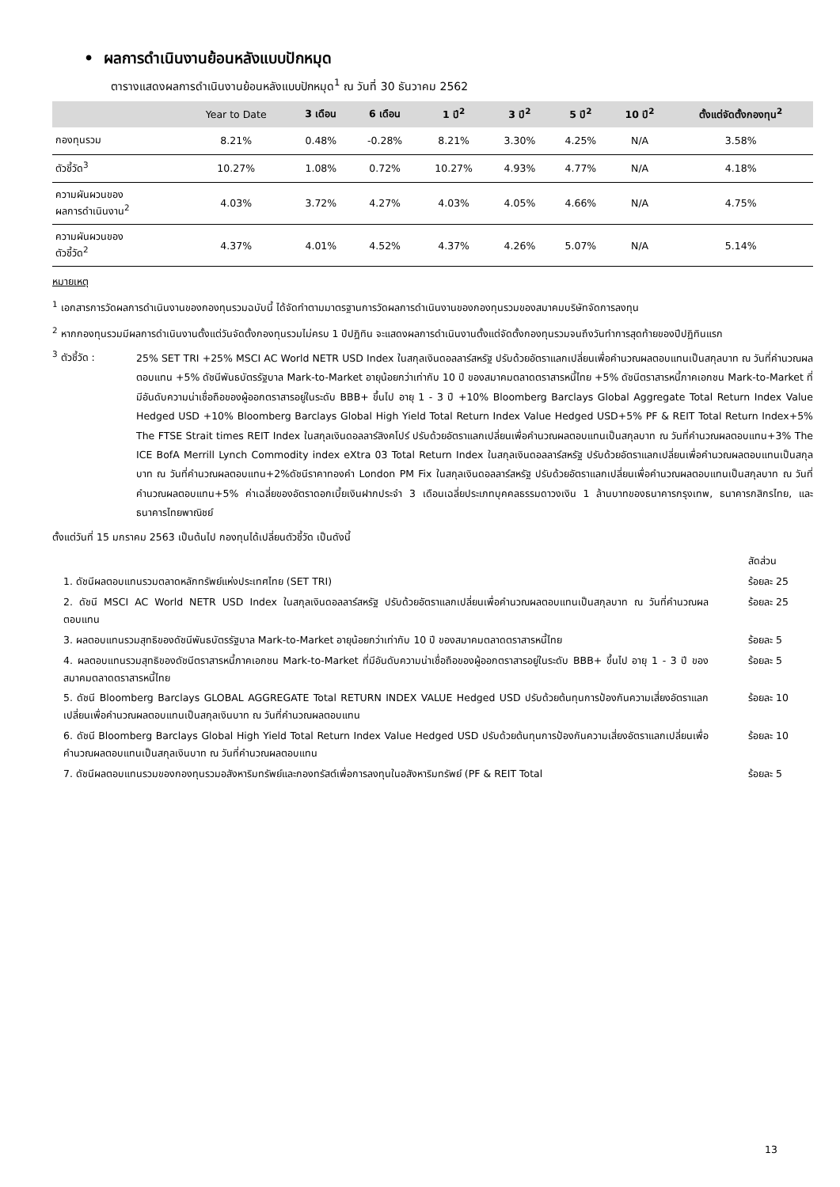• ผลการดำเนินงานย้อนหลังแบบปักหมุด
ตารางแสดงผลการดำเนินงานย้อนหลังแบบปักหมุด<sup>1</sup> ณ วันที่ 30 ธันวาคม 2562
| | Year to Date | 3 เดือน | 6 เดือน | 1 ปี<sup>2</sup> | 3 ปี<sup>2</sup> | 5 ปี<sup>2</sup> | 10 ปี<sup>2</sup> | ตั้งแต่จัดตั้งกองทุน<sup>2</sup> |
| --- | --- | --- | --- | --- | --- | --- | --- | --- |
| กองทุนรวม | 8.21% | 0.48% | -0.28% | 8.21% | 3.30% | 4.25% | N/A | 3.58% |
| ตัวชี้วัด<sup>3</sup> | 10.27% | 1.08% | 0.72% | 10.27% | 4.93% | 4.77% | N/A | 4.18% |
| ความผันผวนของ ผลการดำเนินงาน<sup>2</sup> | 4.03% | 3.72% | 4.27% | 4.03% | 4.05% | 4.66% | N/A | 4.75% |
| ความผันผวนของ ตัวชี้วัด<sup>2</sup> | 4.37% | 4.01% | 4.52% | 4.37% | 4.26% | 5.07% | N/A | 5.14% |
หมายเหตุ
<sup>1</sup> เอกสารการวัดผลการดำเนินงานของกองทุนรวมฉบับนี้ ได้จัดทำตามมาตรฐานการวัดผลการดำเนินงานของกองทุนรวมของสมาคมบริษัทจัดการลงทุน
<sup>2</sup> หากกองทุนรวมมีผลการดำเนินงานตั้งแต่วันจัดตั้งกองทุนรวมไม่ครบ 1 ปีปฏิทิน จะแสดงผลการดำเนินงานตั้งแต่จัดตั้งกองทุนรวมจนถึงวันทำการสุดท้ายของปีปฏิทินแรก
<sup>3</sup> ตัวชี้วัด :
25% SET TRI +25% MSCI AC World NETR USD Index ในสกุลเงินดอลลาร์สหรัฐ ปรับด้วยอัตราแลกเปลี่ยนเพื่อคำนวณผลตอบแทนเป็นสกุลบาท ณ วันที่คำนวณผลตอบแทน +5% ดัชนีพันธบัตรรัฐบาล Mark-to-Market อายุน้อยกว่าเท่ากับ 10 ปี ของสมาคมตลาดตราสารหนี้ไทย +5% ดัชนีตราสารหนี้ภาคเอกชน Mark-to-Market ที่มีอันดับความน่าเชื่อถือของผู้ออกตราสารอยู่ในระดับ BBB+ ขึ้นไป อายุ 1 - 3 ปี +10% Bloomberg Barclays Global Aggregate Total Return Index Value Hedged USD +10% Bloomberg Barclays Global High Yield Total Return Index Value Hedged USD+5% PF & REIT Total Return Index+5% The FTSE Strait times REIT Index ในสกุลเงินดอลลาร์สิงคโปร์ ปรับด้วยอัตราแลกเปลี่ยนเพื่อคำนวณผลตอบแทนเป็นสกุลบาท ณ วันที่คำนวณผลตอบแทน+3% The ICE BofA Merrill Lynch Commodity index eXtra 03 Total Return Index ในสกุลเงินดอลลาร์สหรัฐ ปรับด้วยอัตราแลกเปลี่ยนเพื่อคำนวณผลตอบแทนเป็นสกุลบาท ณ วันที่คำนวณผลตอบแทน+2%ดัชนีราคาทองคำ London PM Fix ในสกุลเงินดอลลาร์สหรัฐ ปรับด้วยอัตราแลกเปลี่ยนเพื่อคำนวณผลตอบแทนเป็นสกุลบาท ณ วันที่คำนวณผลตอบแทน+5% ค่าเฉลี่ยของอัตราดอกเบี้ยเงินฝากประจำ 3 เดือนเฉลี่ยประเภทบุคคลธรรมดาวงเงิน 1 ล้านบาทของธนาคารกรุงเทพ, ธนาคารกสิกรไทย, และธนาคารไทยพาณิชย์
ตั้งแต่วันที่ 15 มกราคม 2563 เป็นต้นไป กองทุนได้เปลี่ยนตัวชี้วัด เป็นดังนี้
สัดส่วน
1. ดัชนีผลตอบแทนรวมตลาดหลักทรัพย์แห่งประเทศไทย (SET TRI) ร้อยละ 25
2. ดัชนี MSCI AC World NETR USD Index ในสกุลเงินดอลลาร์สหรัฐ ปรับด้วยอัตราแลกเปลี่ยนเพื่อคำนวณผลตอบแทนเป็นสกุลบาท ณ วันที่คำนวณผลตอบแทน
ร้อยละ 25
3. ผลตอบแทนรวมสุทธิของดัชนีพันธบัตรรัฐบาล Mark-to-Market อายุน้อยกว่าเท่ากับ 10 ปี ของสมาคมตลาดตราสารหนี้ไทย ร้อยละ 5
4. ผลตอบแทนรวมสุทธิของดัชนีตราสารหนี้ภาคเอกชน Mark-to-Market ที่มีอันดับความน่าเชื่อถือของผู้ออกตราสารอยู่ในระดับ BBB+ ขึ้นไป อายุ 1 - 3 ปี ของสมาคมตลาดตราสารหนี้ไทย
ร้อยละ 5
5. ดัชนี Bloomberg Barclays GLOBAL AGGREGATE Total RETURN INDEX VALUE Hedged USD ปรับด้วยต้นทุนการป้องกันความเสี่ยงอัตราแลกเปลี่ยนเพื่อคำนวณผลตอบแทนเป็นสกุลเงินบาท ณ วันที่คำนวณผลตอบแทน
ร้อยละ 10
6. ดัชนี Bloomberg Barclays Global High Yield Total Return Index Value Hedged USD ปรับด้วยต้นทุนการป้องกันความเสี่ยงอัตราแลกเปลี่ยนเพื่อคำนวณผลตอบแทนเป็นสกุลเงินบาท ณ วันที่คำนวณผลตอบแทน
ร้อยละ 10
7. ดัชนีผลตอบแทนรวมของกองทุนรวมอสังหาริมทรัพย์และกองทรัสต์เพื่อการลงทุนในอสังหาริมทรัพย์ (PF & REIT Total ร้อยละ 5
13